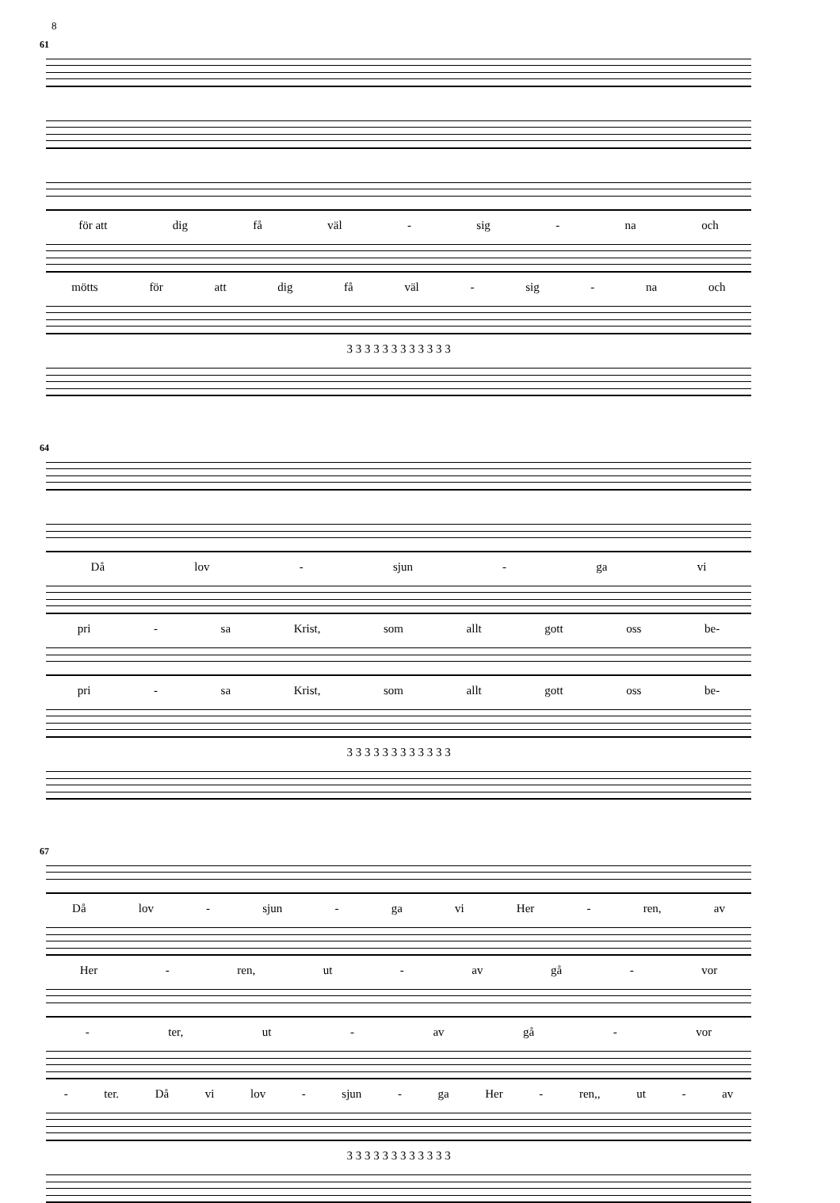8
61
för att dig få väl - sig - na och
mötts för att dig få väl - sig - na och
3 3 3 3 3 3 3 3 3 3 3 3
64
Då lov - sjun - ga vi
pri - sa Krist, som allt gott oss be-
pri - sa Krist, som allt gott oss be-
3 3 3 3 3 3 3 3 3 3 3 3
67
Då lov - sjun - ga vi Her - ren, av
Her - ren, ut - av gå - vor
- ter, ut - av gå - vor
- ter. Då vi lov - sjun - ga Her - ren,, ut - av
3 3 3 3 3 3 3 3 3 3 3 3